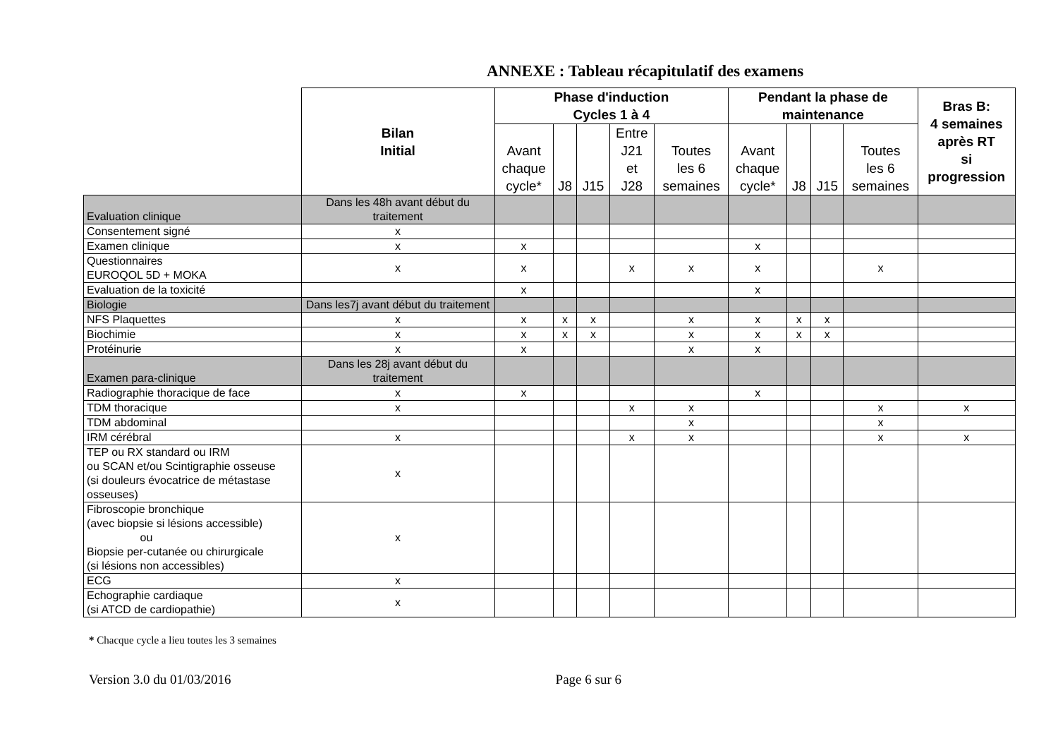ANNEXE : Tableau récapitulatif des examens
| | Bilan Initial | Phase d'induction Cycles 1 à 4 | | | | | Pendant la phase de maintenance | | | | Bras B: 4 semaines après RT si progression |
| --- | --- | --- | --- | --- | --- | --- | --- | --- | --- | --- | --- |
| | | Avant chaque cycle* | J8 | J15 | Entre J21 et J28 | Toutes les 6 semaines | Avant chaque cycle* | J8 | J15 | Toutes les 6 semaines | |
| Evaluation clinique | Dans les 48h avant début du traitement | | | | | | | | | | |
| Consentement signé | x | | | | | | | | | | |
| Examen clinique | x | x | | | | | x | | | | |
| Questionnaires EUROQOL 5D + MOKA | x | x | | | x | x | x | | | x | |
| Evaluation de la toxicité | | x | | | | | x | | | | |
| Biologie | Dans les7j avant début du traitement | | | | | | | | | | |
| NFS Plaquettes | x | x | x | x | | x | x | x | x | | |
| Biochimie | x | x | x | x | | x | x | x | x | | |
| Protéinurie | x | x | | | | x | x | | | | |
| Examen para-clinique | Dans les 28j avant début du traitement | | | | | | | | | | |
| Radiographie thoracique de face | x | x | | | | | x | | | | |
| TDM thoracique | x | | | | x | x | | | | x | x |
| TDM abdominal | | | | | | x | | | | x | |
| IRM cérébral | x | | | | x | x | | | | x | x |
| TEP ou RX standard ou IRM ou SCAN et/ou Scintigraphie osseuse (si douleurs évocatrice de métastase osseuses) | x | | | | | | | | | | |
| Fibroscopie bronchique (avec biopsie si lésions accessible) ou Biopsie per-cutanée ou chirurgicale (si lésions non accessibles) | x | | | | | | | | | | |
| ECG | x | | | | | | | | | | |
| Echographie cardiaque (si ATCD de cardiopathie) | x | | | | | | | | | | |
* Chacque cycle a lieu toutes les 3 semaines
Version 3.0 du 01/03/2016 Page 6 sur 6